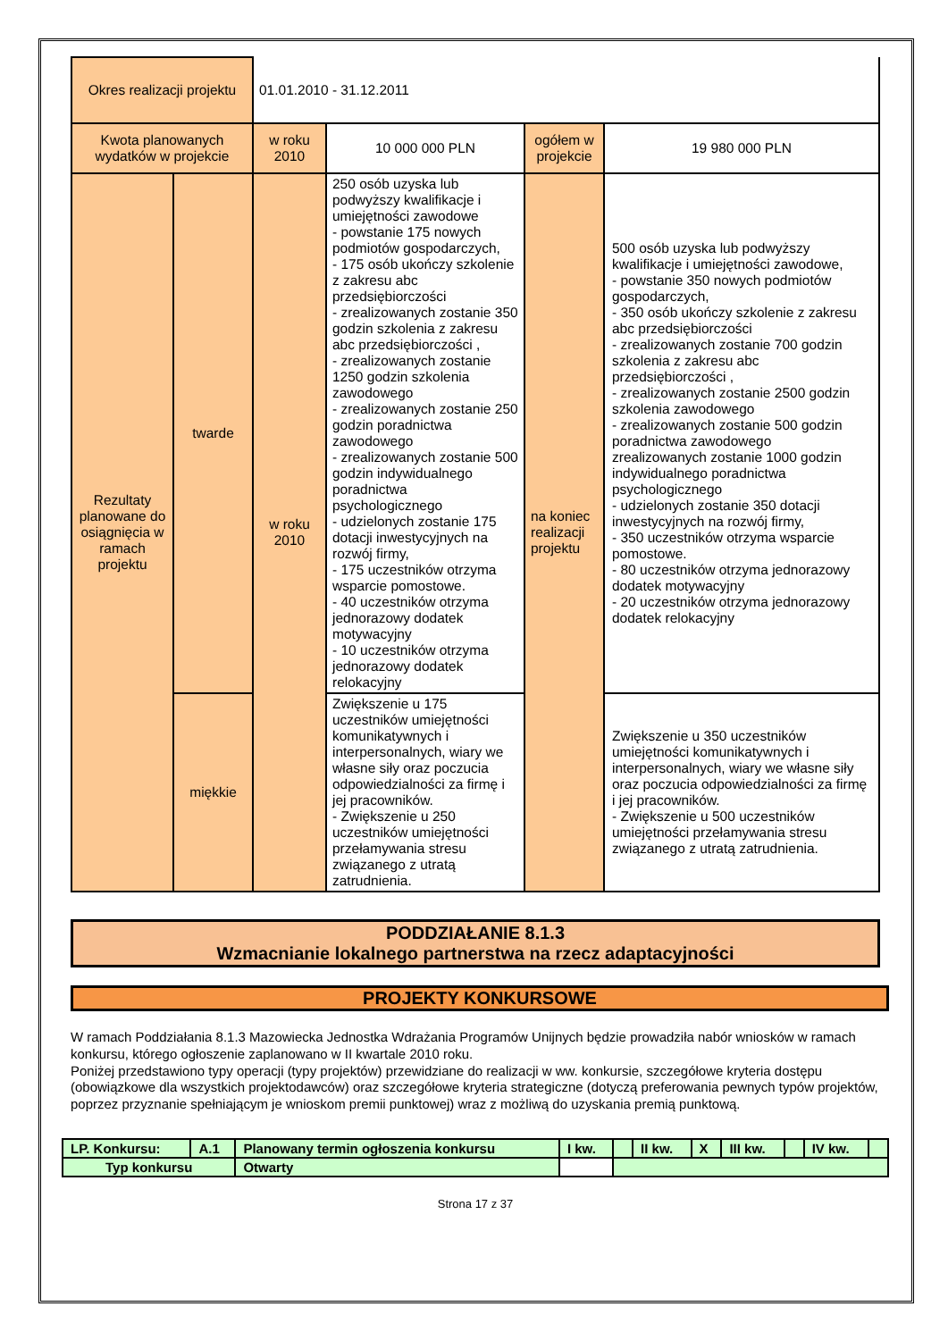| Okres realizacji projektu | | 01.01.2010 - 31.12.2011 | | | |
| Kwota planowanych wydatków w projekcie | | w roku 2010 | 10 000 000 PLN | ogółem w projekcie | 19 980 000 PLN |
| Rezultaty planowane do osiągnięcia w ramach projektu | twarde | w roku 2010 | 250 osób uzyska lub podwyższy kwalifikacje i umiejętności zawodowe - powstanie 175 nowych podmiotów gospodarczych, - 175 osób ukończy szkolenie z zakresu abc przedsiębiorczości - zrealizowanych zostanie 350 godzin szkolenia z zakresu abc przedsiębiorczości , - zrealizowanych zostanie 1250 godzin szkolenia zawodowego - zrealizowanych zostanie 250 godzin poradnictwa zawodowego - zrealizowanych zostanie 500 godzin indywidualnego poradnictwa psychologicznego - udzielonych zostanie 175 dotacji inwestycyjnych na rozwój firmy, - 175 uczestników otrzyma wsparcie pomostowe. - 40 uczestników otrzyma jednorazowy dodatek motywacyjny - 10 uczestników otrzyma jednorazowy dodatek relokacyjny | na koniec realizacji projektu | 500 osób uzyska lub podwyższy kwalifikacje i umiejętności zawodowe, - powstanie 350 nowych podmiotów gospodarczych, - 350 osób ukończy szkolenie z zakresu abc przedsiębiorczości - zrealizowanych zostanie 700 godzin szkolenia z zakresu abc przedsiębiorczości , - zrealizowanych zostanie 2500 godzin szkolenia zawodowego - zrealizowanych zostanie 500 godzin poradnictwa zawodowego zrealizowanych zostanie 1000 godzin indywidualnego poradnictwa psychologicznego - udzielonych zostanie 350 dotacji inwestycyjnych na rozwój firmy, - 350 uczestników otrzyma wsparcie pomostowe. - 80 uczestników otrzyma jednorazowy dodatek motywacyjny - 20 uczestników otrzyma jednorazowy dodatek relokacyjny |
| | miękkie | | Zwiększenie u 175 uczestników umiejętności komunikatywnych i interpersonalnych, wiary we własne siły oraz poczucia odpowiedzialności za firmę i jej pracowników. - Zwiększenie u 250 uczestników umiejętności przełamywania stresu związanego z utratą zatrudnienia. | | Zwiększenie u 350 uczestników umiejętności komunikatywnych i interpersonalnych, wiary we własne siły oraz poczucia odpowiedzialności za firmę i jej pracowników. - Zwiększenie u 500 uczestników umiejętności przełamywania stresu związanego z utratą zatrudnienia. |
PODDZIAŁANIE 8.1.3
Wzmacnianie lokalnego partnerstwa na rzecz adaptacyjności
PROJEKTY KONKURSOWE
W ramach Poddziałania 8.1.3 Mazowiecka Jednostka Wdrażania Programów Unijnych będzie prowadziła nabór wniosków w ramach konkursu, którego ogłoszenie zaplanowano w II kwartale 2010 roku.
Poniżej przedstawiono typy operacji (typy projektów) przewidziane do realizacji w ww. konkursie, szczegółowe kryteria dostępu (obowiązkowe dla wszystkich projektodawców) oraz szczegółowe kryteria strategiczne (dotyczą preferowania pewnych typów projektów, poprzez przyznanie spełniającym je wnioskom premii punktowej) wraz z możliwą do uzyskania premią punktową.
| LP. Konkursu: | A.1 | Planowany termin ogłoszenia konkursu | I kw. | | II kw. | X | III kw. | | IV kw. | |
| Typ konkursu | | Otwarty | | | | | | | | |
Strona 17 z 37